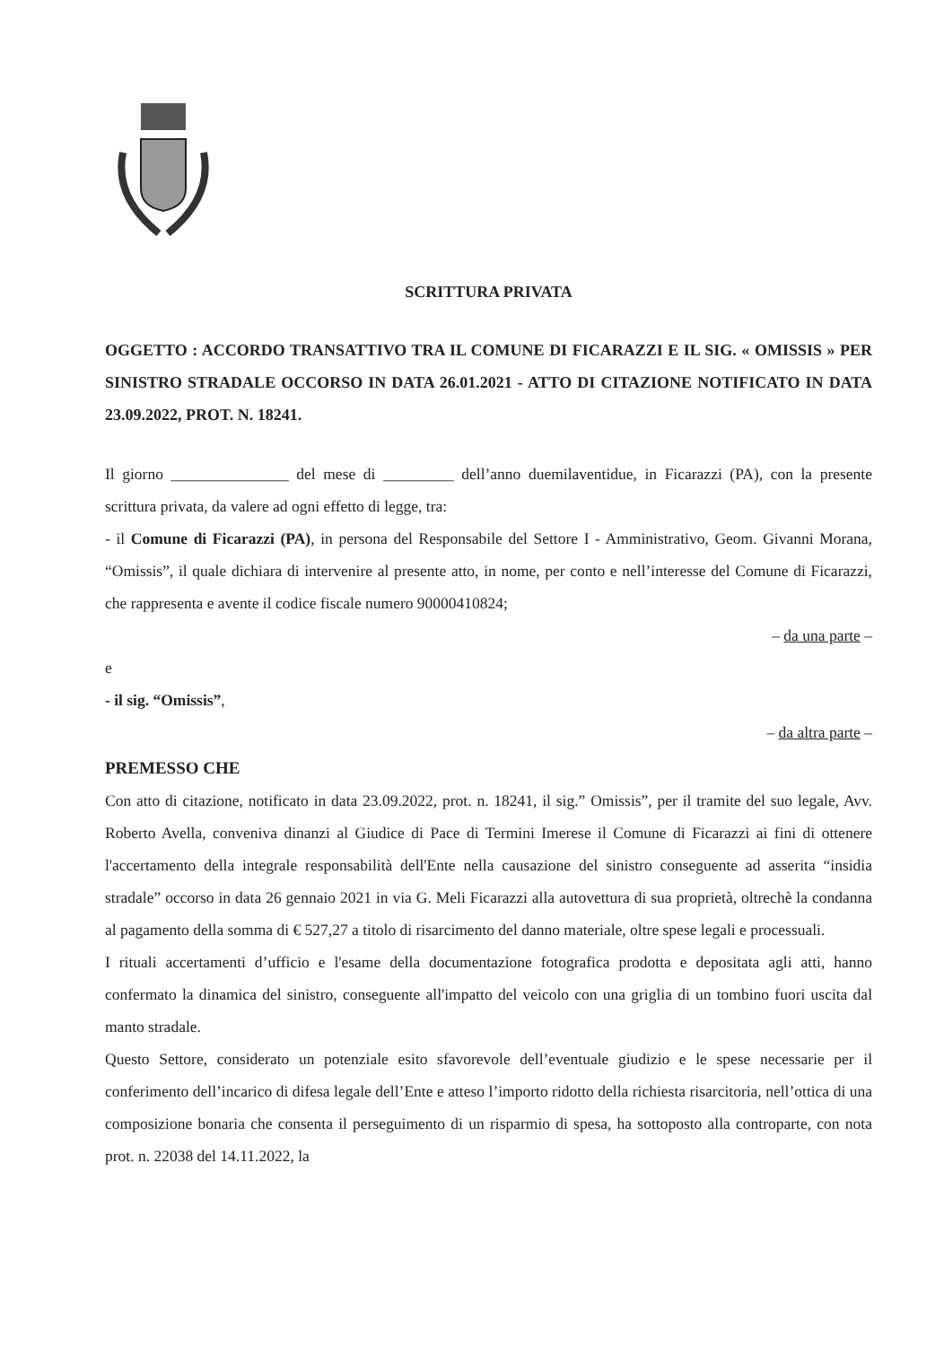SCRITTURA PRIVATA
OGGETTO : ACCORDO TRANSATTIVO TRA IL COMUNE DI FICARAZZI E IL SIG. « OMISSIS » PER SINISTRO STRADALE OCCORSO IN DATA 26.01.2021 - ATTO DI CITAZIONE NOTIFICATO IN DATA 23.09.2022, PROT. N. 18241.
Il giorno _______________ del mese di _________ dell’anno duemilaventidue, in Ficarazzi (PA), con la presente scrittura privata, da valere ad ogni effetto di legge, tra:
- il Comune di Ficarazzi (PA), in persona del Responsabile del Settore I - Amministrativo, Geom. Givanni Morana, “Omissis”, il quale dichiara di intervenire al presente atto, in nome, per conto e nell’interesse del Comune di Ficarazzi, che rappresenta e avente il codice fiscale numero 90000410824;
– da una parte –
e
- il sig. “Omissis”,
– da altra parte –
PREMESSO CHE
Con atto di citazione, notificato in data 23.09.2022, prot. n. 18241, il sig.” Omissis”, per il tramite del suo legale, Avv. Roberto Avella, conveniva dinanzi al Giudice di Pace di Termini Imerese il Comune di Ficarazzi ai fini di ottenere l'accertamento della integrale responsabilità dell'Ente nella causazione del sinistro conseguente ad asserita “insidia stradale” occorso in data 26 gennaio 2021 in via G. Meli Ficarazzi alla autovettura di sua proprietà, oltrechè la condanna al pagamento della somma di € 527,27 a titolo di risarcimento del danno materiale, oltre spese legali e processuali.
I rituali accertamenti d’ufficio e l'esame della documentazione fotografica prodotta e depositata agli atti, hanno confermato la dinamica del sinistro, conseguente all'impatto del veicolo con una griglia di un tombino fuori uscita dal manto stradale.
Questo Settore, considerato un potenziale esito sfavorevole dell’eventuale giudizio e le spese necessarie per il conferimento dell’incarico di difesa legale dell’Ente e atteso l’importo ridotto della richiesta risarcitoria, nell’ottica di una composizione bonaria che consenta il perseguimento di un risparmio di spesa, ha sottoposto alla controparte, con nota prot. n. 22038 del 14.11.2022, la